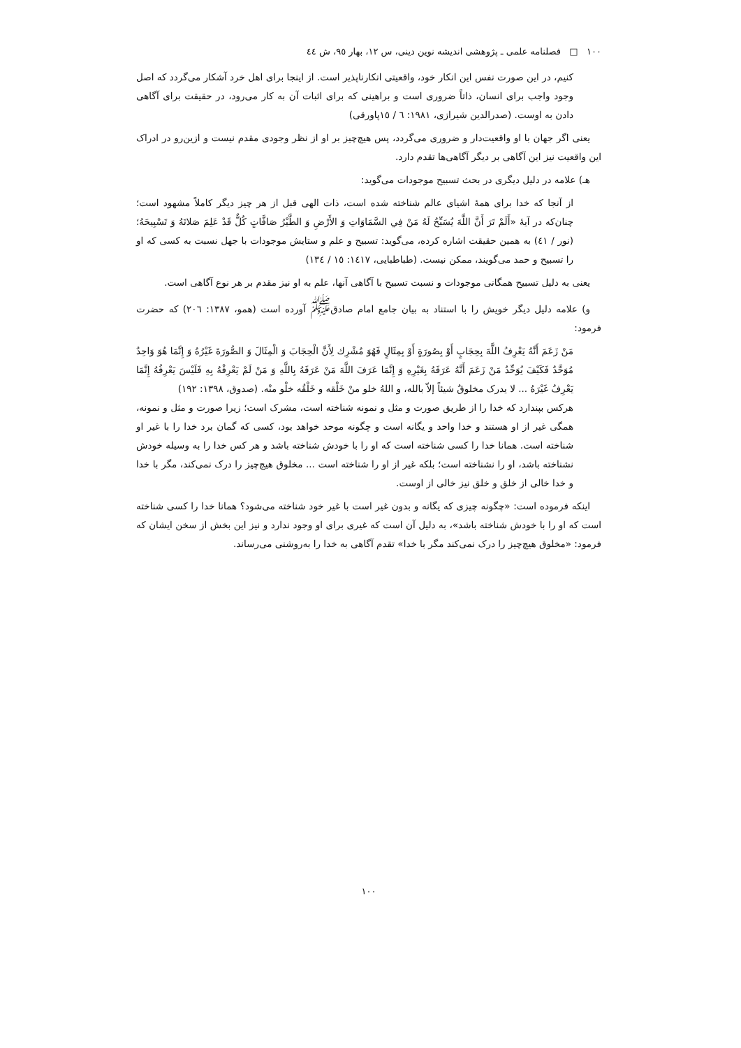١٠٠ □ فصلنامه علمی ـ پژوهشی اندیشه نوین دینی، س ١٢، بهار ٩٥، ش ٤٤
کنیم، در این صورت نفس این انکار خود، واقعیتی انکارناپذیر است. از اینجا برای اهل خرد آشکار می‌گردد که اصل وجود واجب برای انسان، ذاتاً ضروری است و براهینی که برای اثبات آن به کار می‌رود، در حقیقت برای آگاهی دادن به اوست. (صدرالدین شیرازی، ١٩٨١: ٦ / ١٥پاورقی)
یعنی اگر جهان با او واقعیت‌دار و ضروری می‌گردد، پس هیچ‌چیز بر او از نظر وجودی مقدم نیست و ازین‌رو در ادراک این واقعیت نیز این آگاهی بر دیگر آگاهی‌ها تقدم دارد.
هـ) علامه در دلیل دیگری در بحث تسبیح موجودات می‌گوید:
از آنجا که خدا برای همهٔ اشیای عالم شناخته شده است، ذات الهی قبل از هر چیز دیگر کاملاً مشهود است؛ چنان‌که در آیهٔ «أَلَمْ تَرَ أَنَّ اللَّهَ یُسَبِّحُ لَهُ مَنْ فِي السَّمَاوَاتِ وَ الأَرْضِ وَ الطَّيْرُ صَافَّاتٍ كُلٌّ قَدْ عَلِمَ صَلاتَهُ وَ تَسْبِيحَهُ؛ (نور / ٤١) به همین حقیقت اشاره کرده، می‌گوید: تسبیح و علم و ستایش موجودات با جهل نسبت به کسی که او را تسبیح و حمد می‌گویند، ممکن نیست. (طباطبایی، ١٤١٧: ١٥ / ١٣٤)
یعنی به دلیل تسبیح همگانی موجودات و نسبت تسبیح با آگاهی آنها، علم به او نیز مقدم بر هر نوع آگاهی است.
و) علامه دلیل دیگر خویش را با استناد به بیان جامع امام صادق<sup>ﷺ</sup> آورده است (همو، ١٣٨٧: ٢٠٦) که حضرت فرمود:
مَنْ زَعَمَ أَنَّهُ يَعْرِفُ اللَّهَ بِحِجَابٍ أَوْ بِصُورَةٍ أَوْ بِمِثَالٍ فَهُوَ مُشْرِك لِأَنَّ الْحِجَابَ وَ الْمِثَالَ وَ الصُّورَةَ غَيْرُهُ وَ إِنَّمَا هُوَ وَاحِدٌ مُوَحَّدٌ فَكَيْفَ يُوَحِّدُ مَنْ زَعَمَ أَنَّهُ عَرَفَهُ بِغَيْرِهِ وَ إِنَّمَا عَرَفَ اللَّهَ مَنْ عَرَفَهُ بِاللَّهِ وَ مَنْ لَمْ يَعْرِفْهُ بِهِ فَلَيْسَ يَعْرِفُهُ إِنَّمَا يَعْرِفُ غَيْرَهُ ... لا يدرک مخلوقٌ شيئاً إلاّ بالله، و اللهُ خلو منْ خَلْقه و خَلْقُه خلْو منْه. (صدوق، ١٣٩٨: ١٩٢)
هرکس بپندارد که خدا را از طریق صورت و مثل و نمونه شناخته است، مشرک است؛ زیرا صورت و مثل و نمونه، همگی غیر از او هستند و خدا واحد و یگانه است و چگونه موحد خواهد بود، کسی که گمان برد خدا را با غیر او شناخته است. همانا خدا را کسی شناخته است که او را با خودش شناخته باشد و هر کس خدا را به وسیله خودش نشناخته باشد، او را نشناخته است؛ بلکه غیر از او را شناخته است ... مخلوق هیچ‌چیز را درک نمی‌کند، مگر با خدا و خدا خالی از خلق و خلق نیز خالی از اوست.
اینکه فرموده است: «چگونه چیزی که یگانه و بدون غیر است با غیر خود شناخته می‌شود؟ همانا خدا را کسی شناخته است که او را با خودش شناخته باشد»، به دلیل آن است که غیری برای او وجود ندارد و نیز این بخش از سخن ایشان که فرمود: «مخلوق هیچ‌چیز را درک نمی‌کند مگر با خدا» تقدم آگاهی به خدا را به‌روشنی می‌رساند.
١٠٠